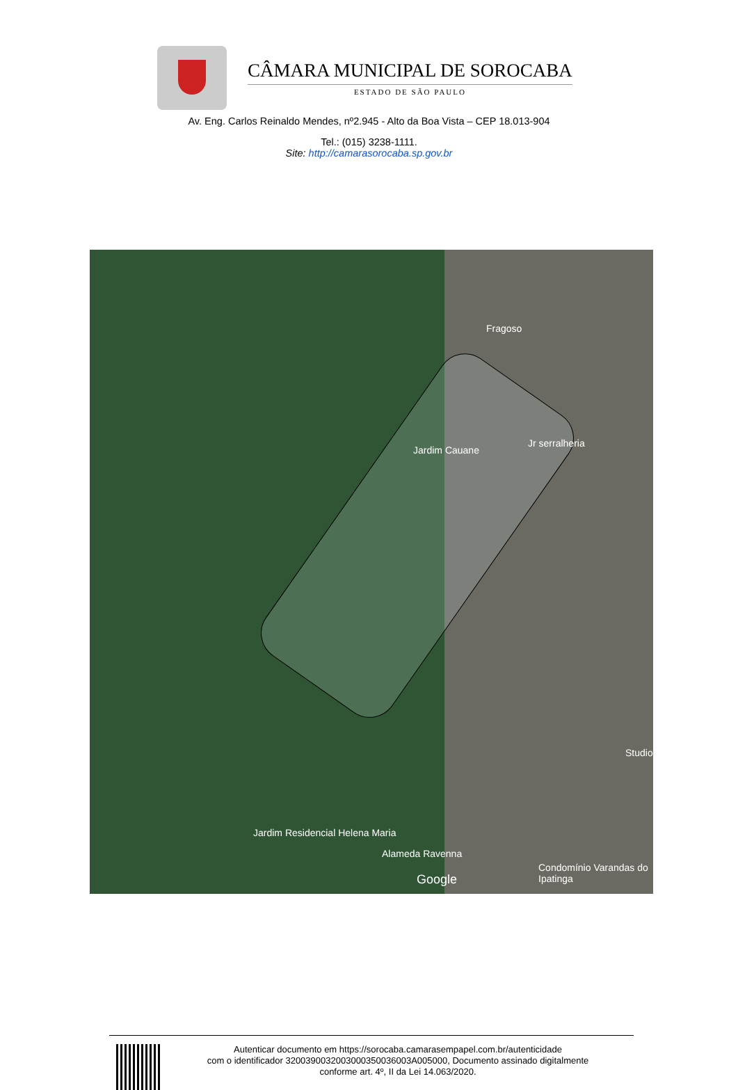CÂMARA MUNICIPAL DE SOROCABA
ESTADO DE SÃO PAULO
Av. Eng. Carlos Reinaldo Mendes, nº2.945 - Alto da Boa Vista – CEP 18.013-904
Tel.: (015) 3238-1111.
Site: http://camarasorocaba.sp.gov.br
Jardim Cauane
Fragoso
Jr serralheria
Jardim Residencial Helena Maria
Alameda Ravenna
Google
Condomínio Varandas do Ipatinga
Studio
Autenticar documento em https://sorocaba.camarasempapel.com.br/autenticidade
com o identificador 3200390032003000350036003A005000, Documento assinado digitalmente
conforme art. 4º, II da Lei 14.063/2020.